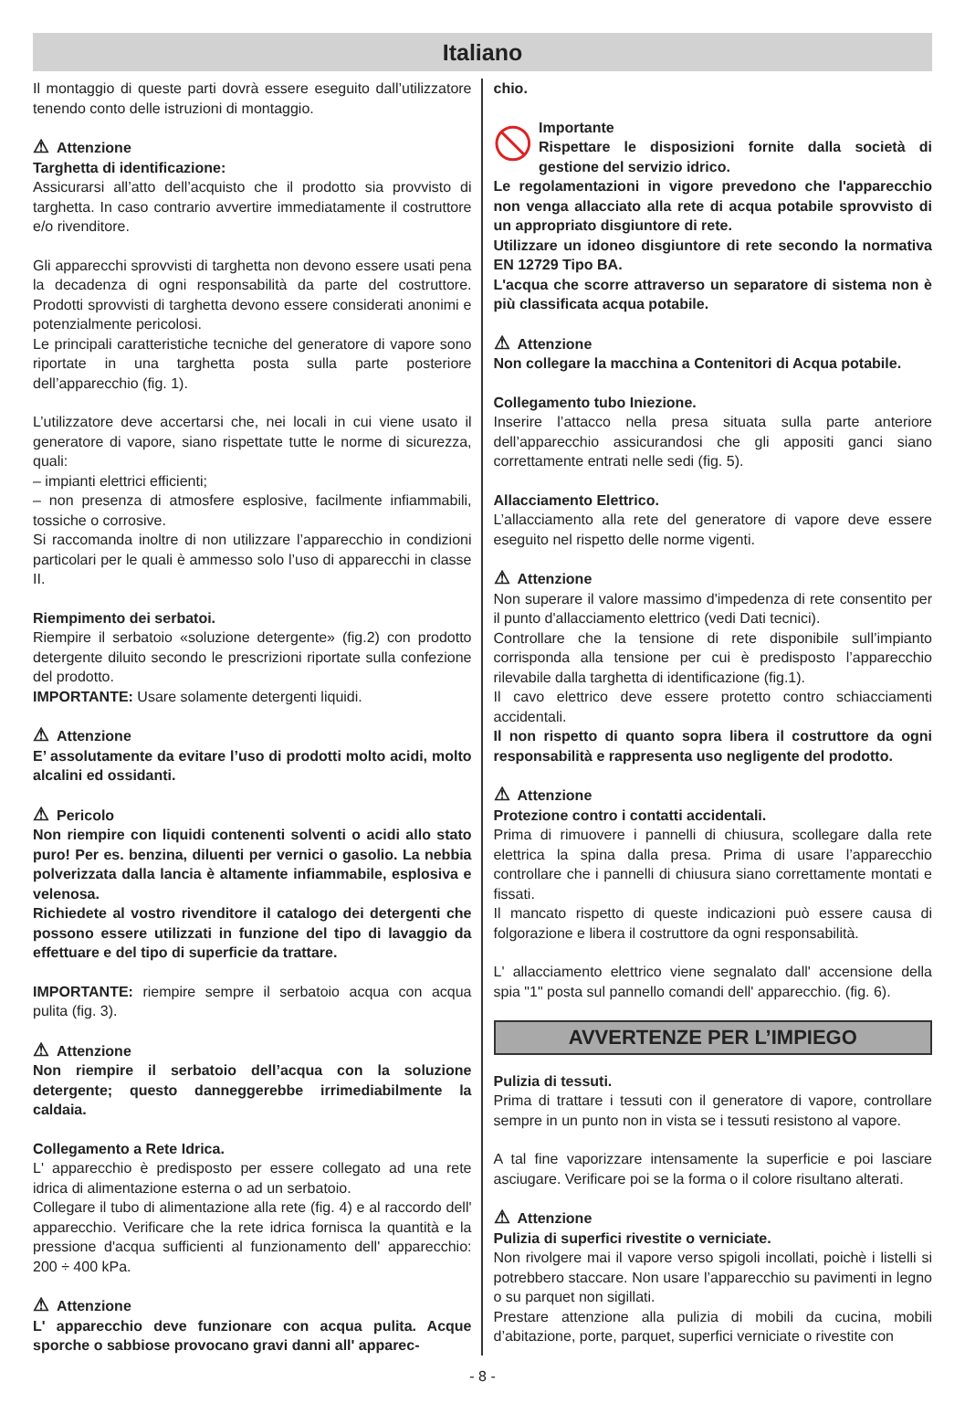Italiano
Il montaggio di queste parti dovrà essere eseguito dall’utilizzatore tenendo conto delle istruzioni di montaggio.
⚠ Attenzione
Targhetta di identificazione:
Assicurarsi all’atto dell’acquisto che il prodotto sia provvisto di targhetta. In caso contrario avvertire immediatamente il costruttore e/o rivenditore.
Gli apparecchi sprovvisti di targhetta non devono essere usati pena la decadenza di ogni responsabilità da parte del costruttore. Prodotti sprovvisti di targhetta devono essere considerati anonimi e potenzialmente pericolosi.
Le principali caratteristiche tecniche del generatore di vapore sono riportate in una targhetta posta sulla parte posteriore dell’apparecchio (fig. 1).
L’utilizzatore deve accertarsi che, nei locali in cui viene usato il generatore di vapore, siano rispettate tutte le norme di sicurezza, quali:
– impianti elettrici efficienti;
– non presenza di atmosfere esplosive, facilmente infiammabili, tossiche o corrosive.
Si raccomanda inoltre di non utilizzare l’apparecchio in condizioni particolari per le quali è ammesso solo l’uso di apparecchi in classe II.
Riempimento dei serbatoi.
Riempire il serbatoio «soluzione detergente» (fig.2) con prodotto detergente diluito secondo le prescrizioni riportate sulla confezione del prodotto.
IMPORTANTE: Usare solamente detergenti liquidi.
⚠ Attenzione
E’ assolutamente da evitare l’uso di prodotti molto acidi, molto alcalini ed ossidanti.
⚠ Pericolo
Non riempire con liquidi contenenti solventi o acidi allo stato puro! Per es. benzina, diluenti per vernici o gasolio. La nebbia polverizzata dalla lancia è altamente infiammabile, esplosiva e velenosa.
Richiedete al vostro rivenditore il catalogo dei detergenti che possono essere utilizzati in funzione del tipo di lavaggio da effettuare e del tipo di superficie da trattare.
IMPORTANTE: riempire sempre il serbatoio acqua con acqua pulita (fig. 3).
⚠ Attenzione
Non riempire il serbatoio dell’acqua con la soluzione detergente; questo danneggerebbe irrimediabilmente la caldaia.
Collegamento a Rete Idrica.
L' apparecchio è predisposto per essere collegato ad una rete idrica di alimentazione esterna o ad un serbatoio.
Collegare il tubo di alimentazione alla rete (fig. 4) e al raccordo dell' apparecchio. Verificare che la rete idrica fornisca la quantità e la pressione d'acqua sufficienti al funzionamento dell' apparecchio: 200 ÷ 400 kPa.
⚠ Attenzione
L' apparecchio deve funzionare con acqua pulita. Acque sporche o sabbiose provocano gravi danni all' apparec-
chio.
Importante
Rispettare le disposizioni fornite dalla società di gestione del servizio idrico.
Le regolamentazioni in vigore prevedono che l'apparecchio non venga allacciato alla rete di acqua potabile sprovvisto di un appropriato disgiuntore di rete.
Utilizzare un idoneo disgiuntore di rete secondo la normativa EN 12729 Tipo BA.
L'acqua che scorre attraverso un separatore di sistema non è più classificata acqua potabile.
⚠ Attenzione
Non collegare la macchina a Contenitori di Acqua potabile.
Collegamento tubo Iniezione.
Inserire l’attacco nella presa situata sulla parte anteriore dell’apparecchio assicurandosi che gli appositi ganci siano correttamente entrati nelle sedi (fig. 5).
Allacciamento Elettrico.
L’allacciamento alla rete del generatore di vapore deve essere eseguito nel rispetto delle norme vigenti.
⚠ Attenzione
Non superare il valore massimo d'impedenza di rete consentito per il punto d'allacciamento elettrico (vedi Dati tecnici).
Controllare che la tensione di rete disponibile sull’impianto corrisponda alla tensione per cui è predisposto l’apparecchio rilevabile dalla targhetta di identificazione (fig.1).
Il cavo elettrico deve essere protetto contro schiacciamenti accidentali.
Il non rispetto di quanto sopra libera il costruttore da ogni responsabilità e rappresenta uso negligente del prodotto.
⚠ Attenzione
Protezione contro i contatti accidentali.
Prima di rimuovere i pannelli di chiusura, scollegare dalla rete elettrica la spina dalla presa. Prima di usare l’apparecchio controllare che i pannelli di chiusura siano correttamente montati e fissati.
Il mancato rispetto di queste indicazioni può essere causa di folgorazione e libera il costruttore da ogni responsabilità.
L' allacciamento elettrico viene segnalato dall' accensione della spia "1" posta sul pannello comandi dell' apparecchio. (fig. 6).
AVVERTENZE PER L’IMPIEGO
Pulizia di tessuti.
Prima di trattare i tessuti con il generatore di vapore, controllare sempre in un punto non in vista se i tessuti resistono al vapore.
A tal fine vaporizzare intensamente la superficie e poi lasciare asciugare. Verificare poi se la forma o il colore risultano alterati.
⚠ Attenzione
Pulizia di superfici rivestite o verniciate.
Non rivolgere mai il vapore verso spigoli incollati, poichè i listelli si potrebbero staccare. Non usare l’apparecchio su pavimenti in legno o su parquet non sigillati.
Prestare attenzione alla pulizia di mobili da cucina, mobili d’abitazione, porte, parquet, superfici verniciate o rivestite con
- 8 -